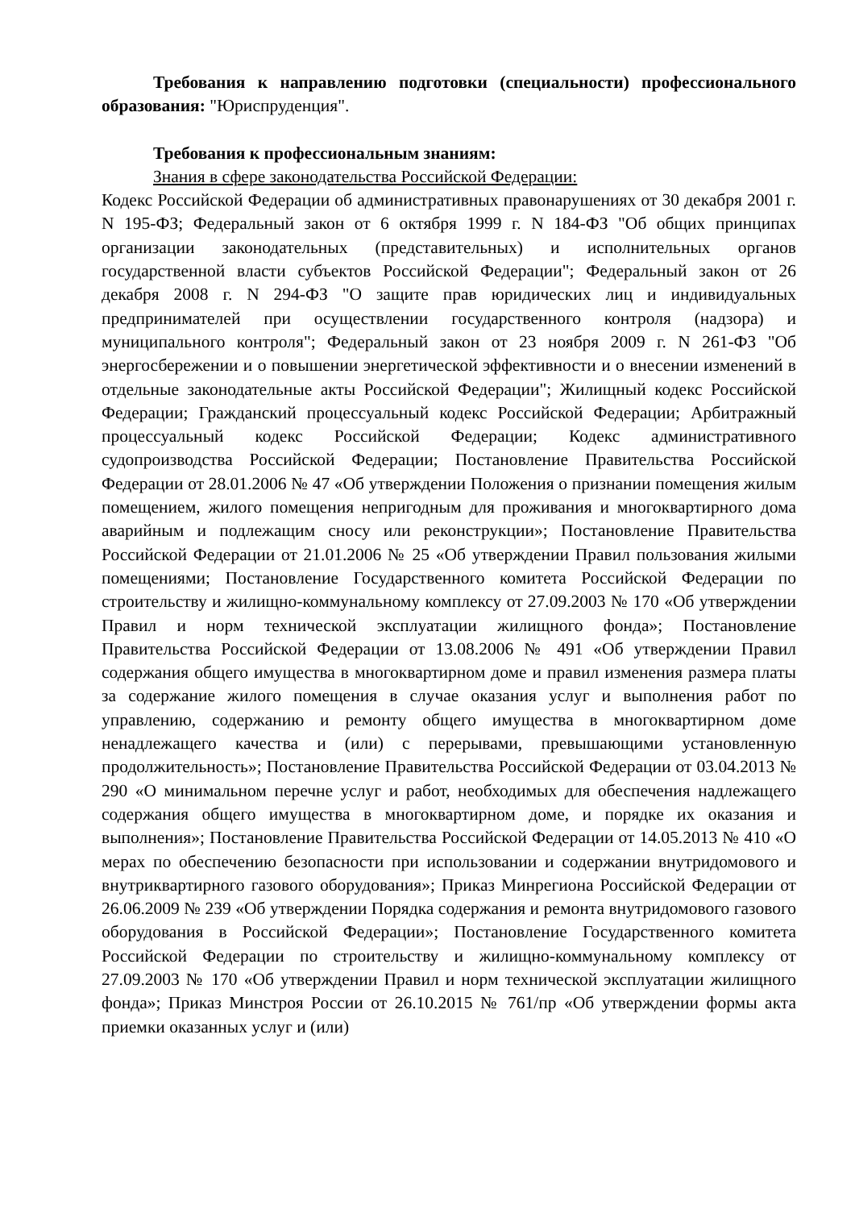Требования к направлению подготовки (специальности) профессионального образования: "Юриспруденция".
Требования к профессиональным знаниям:
Знания в сфере законодательства Российской Федерации:
Кодекс Российской Федерации об административных правонарушениях от 30 декабря 2001 г. N 195-ФЗ; Федеральный закон от 6 октября 1999 г. N 184-ФЗ "Об общих принципах организации законодательных (представительных) и исполнительных органов государственной власти субъектов Российской Федерации"; Федеральный закон от 26 декабря 2008 г. N 294-ФЗ "О защите прав юридических лиц и индивидуальных предпринимателей при осуществлении государственного контроля (надзора) и муниципального контроля"; Федеральный закон от 23 ноября 2009 г. N 261-ФЗ "Об энергосбережении и о повышении энергетической эффективности и о внесении изменений в отдельные законодательные акты Российской Федерации"; Жилищный кодекс Российской Федерации; Гражданский процессуальный кодекс Российской Федерации; Арбитражный процессуальный кодекс Российской Федерации; Кодекс административного судопроизводства Российской Федерации; Постановление Правительства Российской Федерации от 28.01.2006 № 47 «Об утверждении Положения о признании помещения жилым помещением, жилого помещения непригодным для проживания и многоквартирного дома аварийным и подлежащим сносу или реконструкции»; Постановление Правительства Российской Федерации от 21.01.2006 № 25 «Об утверждении Правил пользования жилыми помещениями; Постановление Государственного комитета Российской Федерации по строительству и жилищно-коммунальному комплексу от 27.09.2003 № 170 «Об утверждении Правил и норм технической эксплуатации жилищного фонда»; Постановление Правительства Российской Федерации от 13.08.2006 № 491 «Об утверждении Правил содержания общего имущества в многоквартирном доме и правил изменения размера платы за содержание жилого помещения в случае оказания услуг и выполнения работ по управлению, содержанию и ремонту общего имущества в многоквартирном доме ненадлежащего качества и (или) с перерывами, превышающими установленную продолжительность»; Постановление Правительства Российской Федерации от 03.04.2013 № 290 «О минимальном перечне услуг и работ, необходимых для обеспечения надлежащего содержания общего имущества в многоквартирном доме, и порядке их оказания и выполнения»; Постановление Правительства Российской Федерации от 14.05.2013 № 410 «О мерах по обеспечению безопасности при использовании и содержании внутридомового и внутриквартирного газового оборудования»; Приказ Минрегиона Российской Федерации от 26.06.2009 № 239 «Об утверждении Порядка содержания и ремонта внутридомового газового оборудования в Российской Федерации»; Постановление Государственного комитета Российской Федерации по строительству и жилищно-коммунальному комплексу от 27.09.2003 № 170 «Об утверждении Правил и норм технической эксплуатации жилищного фонда»; Приказ Минстроя России от 26.10.2015 № 761/пр «Об утверждении формы акта приемки оказанных услуг и (или)